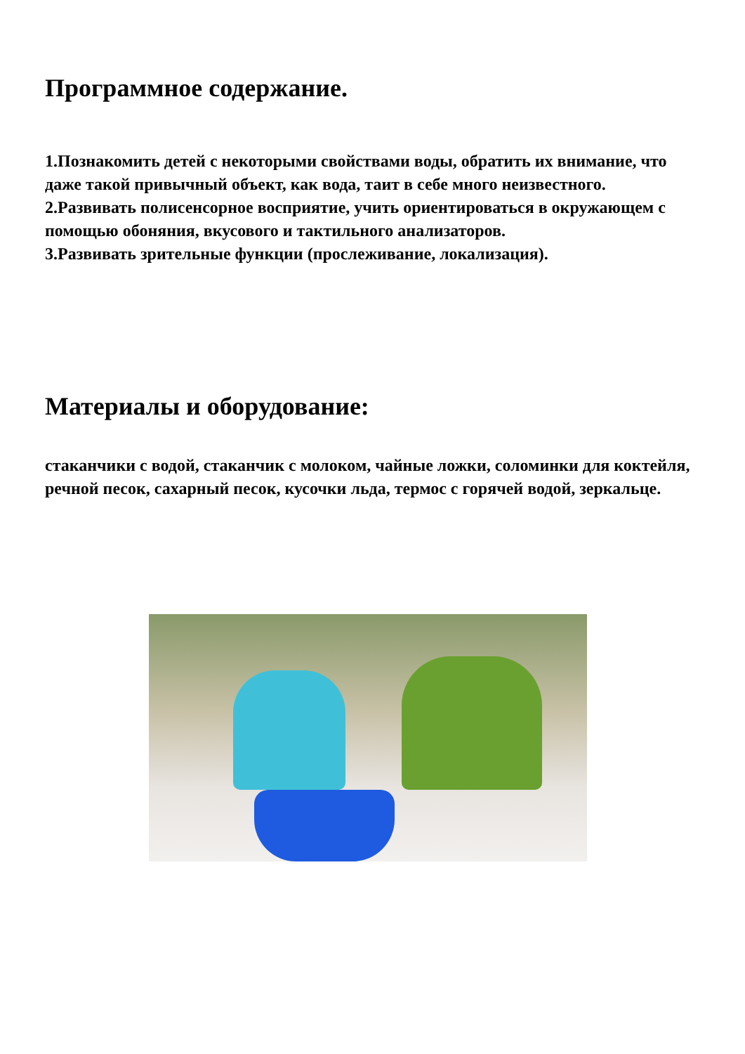Программное содержание.
1.Познакомить детей с некоторыми свойствами воды, обратить их внимание, что даже такой привычный объект, как вода, таит в себе много неизвестного.
2.Развивать полисенсорное восприятие, учить ориентироваться в окружающем с помощью обоняния, вкусового и тактильного анализаторов.
3.Развивать зрительные функции (прослеживание, локализация).
Материалы и оборудование:
стаканчики с водой, стаканчик с молоком, чайные ложки, соломинки для коктейля, речной песок, сахарный песок, кусочки льда, термос с горячей водой, зеркальце.